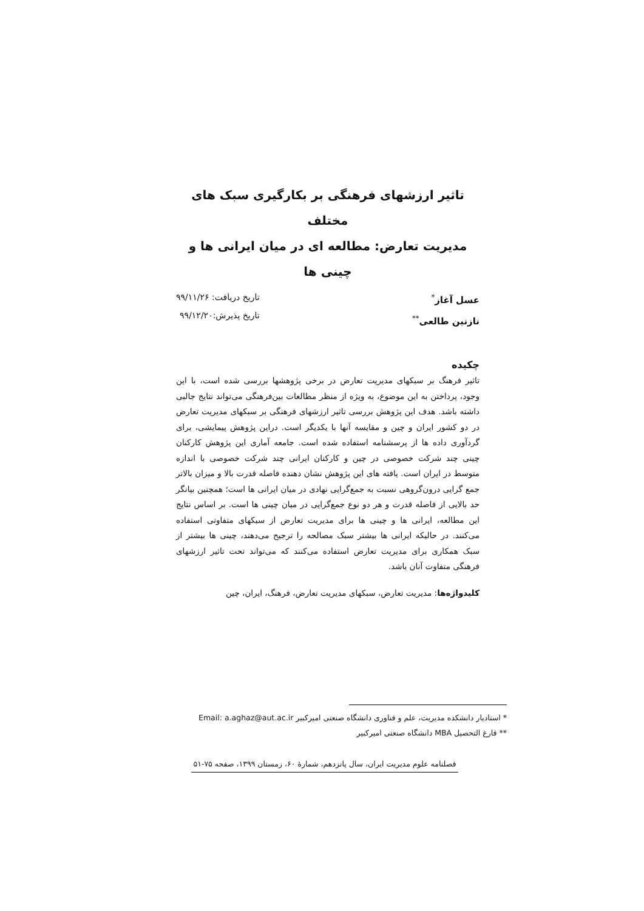تاثیر ارزشهای فرهنگی بر بکارگیری سبک های مختلف
مدیریت تعارض: مطالعه ای در میان ایرانی ها و چینی ها
عسل آغاز<sup>*</sup>
نازنین طالعی<sup>**</sup>
تاریخ دریافت: ۹۹/۱۱/۲۶
تاریخ پذیرش:۹۹/۱۲/۲۰
چکیده
تاثیر فرهنگ بر سبکهای مدیریت تعارض در برخی پژوهشها بررسی شده است، با این وجود، پرداختن به این موضوع، به ویژه از منظر مطالعات بین‌فرهنگی می‌تواند نتایج جالبی داشته باشد. هدف این پژوهش بررسی تاثیر ارزشهای فرهنگی بر سبکهای مدیریت تعارض در دو کشور ایران و چین و مقایسه آنها با یکدیگر است. دراین پژوهش پیمایشی، برای گردآوری داده ها از پرسشنامه استفاده شده است. جامعه آماری این پژوهش کارکنان چینی چند شرکت خصوصی در چین و کارکنان ایرانی چند شرکت خصوصی با اندازه متوسط در ایران است. یافته های این پژوهش نشان دهنده فاصله قدرت بالا و میزان بالاتر جمع گرایی درون‌گروهی نسبت به جمع‌گرایی نهادی در میان ایرانی ها است؛ همچنین بیانگر حد بالایی از فاصله قدرت و هر دو نوع جمع‌گرایی در میان چینی ها است. بر اساس نتایج این مطالعه، ایرانی ها و چینی ها برای مدیریت تعارض از سبکهای متفاوتی استفاده می‌کنند. در حالیکه ایرانی ها بیشتر سبک مصالحه را ترجیح می‌دهند، چینی ها بیشتر از سبک همکاری برای مدیریت تعارض استفاده می‌کنند که می‌تواند تحت تاثیر ارزشهای فرهنگی متفاوت آنان باشد.
کلیدواژه‌ها: مدیریت تعارض، سبکهای مدیریت تعارض، فرهنگ، ایران، چین
* استادیار دانشکده مدیریت، علم و فناوری دانشگاه صنعتی امیرکبیر Email: a.aghaz@aut.ac.ir
** فارغ التحصیل MBA دانشگاه صنعتی امیرکبیر
فصلنامه علوم مدیریت ایران، سال پانزدهم، شمارهٔ ۶۰، زمستان ۱۳۹۹، صفحه ۷۵-۵۱